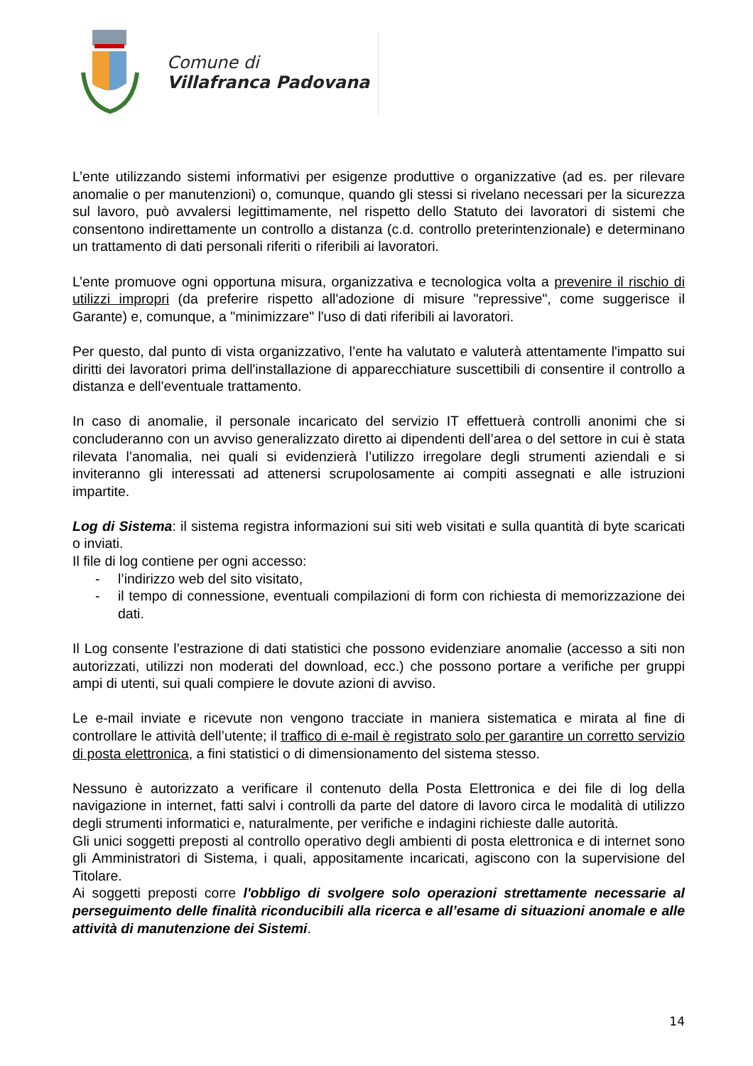Comune di
Villafranca Padovana
L’ente utilizzando sistemi informativi per esigenze produttive o organizzative (ad es. per rilevare anomalie o per manutenzioni) o, comunque, quando gli stessi si rivelano necessari per la sicurezza sul lavoro, può avvalersi legittimamente, nel rispetto dello Statuto dei lavoratori di sistemi che consentono indirettamente un controllo a distanza (c.d. controllo preterintenzionale) e determinano un trattamento di dati personali riferiti o riferibili ai lavoratori.
L’ente promuove ogni opportuna misura, organizzativa e tecnologica volta a prevenire il rischio di utilizzi impropri (da preferire rispetto all'adozione di misure "repressive", come suggerisce il Garante) e, comunque, a "minimizzare" l'uso di dati riferibili ai lavoratori.
Per questo, dal punto di vista organizzativo, l’ente ha valutato e valuterà attentamente l'impatto sui diritti dei lavoratori prima dell'installazione di apparecchiature suscettibili di consentire il controllo a distanza e dell'eventuale trattamento.
In caso di anomalie, il personale incaricato del servizio IT effettuerà controlli anonimi che si concluderanno con un avviso generalizzato diretto ai dipendenti dell’area o del settore in cui è stata rilevata l’anomalia, nei quali si evidenzierà l’utilizzo irregolare degli strumenti aziendali e si inviteranno gli interessati ad attenersi scrupolosamente ai compiti assegnati e alle istruzioni impartite.
Log di Sistema: il sistema registra informazioni sui siti web visitati e sulla quantità di byte scaricati o inviati.
Il file di log contiene per ogni accesso:
- l’indirizzo web del sito visitato,
- il tempo di connessione, eventuali compilazioni di form con richiesta di memorizzazione dei dati.
Il Log consente l’estrazione di dati statistici che possono evidenziare anomalie (accesso a siti non autorizzati, utilizzi non moderati del download, ecc.) che possono portare a verifiche per gruppi ampi di utenti, sui quali compiere le dovute azioni di avviso.
Le e-mail inviate e ricevute non vengono tracciate in maniera sistematica e mirata al fine di controllare le attività dell’utente; il traffico di e-mail è registrato solo per garantire un corretto servizio di posta elettronica, a fini statistici o di dimensionamento del sistema stesso.
Nessuno è autorizzato a verificare il contenuto della Posta Elettronica e dei file di log della navigazione in internet, fatti salvi i controlli da parte del datore di lavoro circa le modalità di utilizzo degli strumenti informatici e, naturalmente, per verifiche e indagini richieste dalle autorità.
Gli unici soggetti preposti al controllo operativo degli ambienti di posta elettronica e di internet sono gli Amministratori di Sistema, i quali, appositamente incaricati, agiscono con la supervisione del Titolare.
Ai soggetti preposti corre l'obbligo di svolgere solo operazioni strettamente necessarie al perseguimento delle finalità riconducibili alla ricerca e all’esame di situazioni anomale e alle attività di manutenzione dei Sistemi.
14